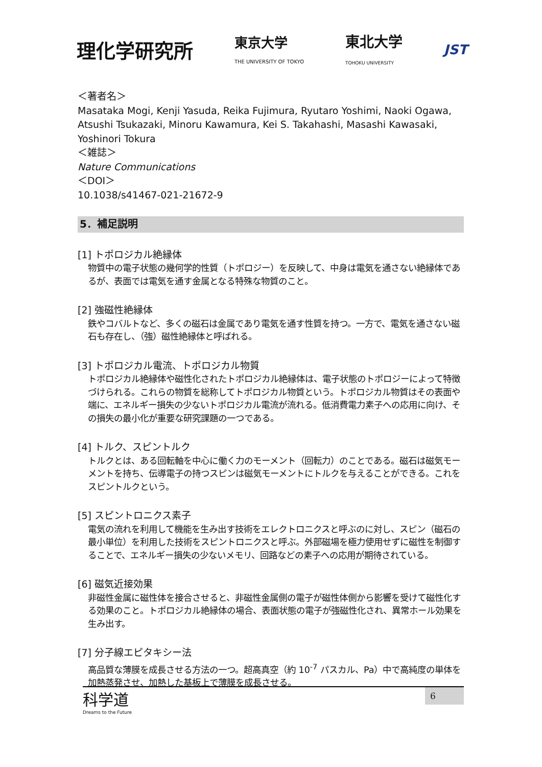理化学研究所 東京大学
THE UNIVERSITY OF TOKYO 東北大学
TOHOKU UNIVERSITY JST
＜著者名＞
Masataka Mogi, Kenji Yasuda, Reika Fujimura, Ryutaro Yoshimi, Naoki Ogawa, Atsushi Tsukazaki, Minoru Kawamura, Kei S. Takahashi, Masashi Kawasaki, Yoshinori Tokura
＜雑誌＞
Nature Communications
＜DOI＞
10.1038/s41467-021-21672-9
5．補足説明
[1] トポロジカル絶縁体
物質中の電子状態の幾何学的性質（トポロジー）を反映して、中身は電気を通さない絶縁体であるが、表面では電気を通す金属となる特殊な物質のこと。
[2] 強磁性絶縁体
鉄やコバルトなど、多くの磁石は金属であり電気を通す性質を持つ。一方で、電気を通さない磁石も存在し、（強）磁性絶縁体と呼ばれる。
[3] トポロジカル電流、トポロジカル物質
トポロジカル絶縁体や磁性化されたトポロジカル絶縁体は、電子状態のトポロジーによって特徴づけられる。これらの物質を総称してトポロジカル物質という。トポロジカル物質はその表面や端に、エネルギー損失の少ないトポロジカル電流が流れる。低消費電力素子への応用に向け、その損失の最小化が重要な研究課題の一つである。
[4] トルク、スピントルク
トルクとは、ある回転軸を中心に働く力のモーメント（回転力）のことである。磁石は磁気モーメントを持ち、伝導電子の持つスピンは磁気モーメントにトルクを与えることができる。これをスピントルクという。
[5] スピントロニクス素子
電気の流れを利用して機能を生み出す技術をエレクトロニクスと呼ぶのに対し、スピン（磁石の最小単位）を利用した技術をスピントロニクスと呼ぶ。外部磁場を極力使用せずに磁性を制御することで、エネルギー損失の少ないメモリ、回路などの素子への応用が期待されている。
[6] 磁気近接効果
非磁性金属に磁性体を接合させると、非磁性金属側の電子が磁性体側から影響を受けて磁性化する効果のこと。トポロジカル絶縁体の場合、表面状態の電子が強磁性化され、異常ホール効果を生み出す。
[7] 分子線エピタキシー法
高品質な薄膜を成長させる方法の一つ。超高真空（約 10<sup>-7</sup> パスカル、Pa）中で高純度の単体を加熱蒸発させ、加熱した基板上で薄膜を成長させる。
科学道
Dreams to the Future
6